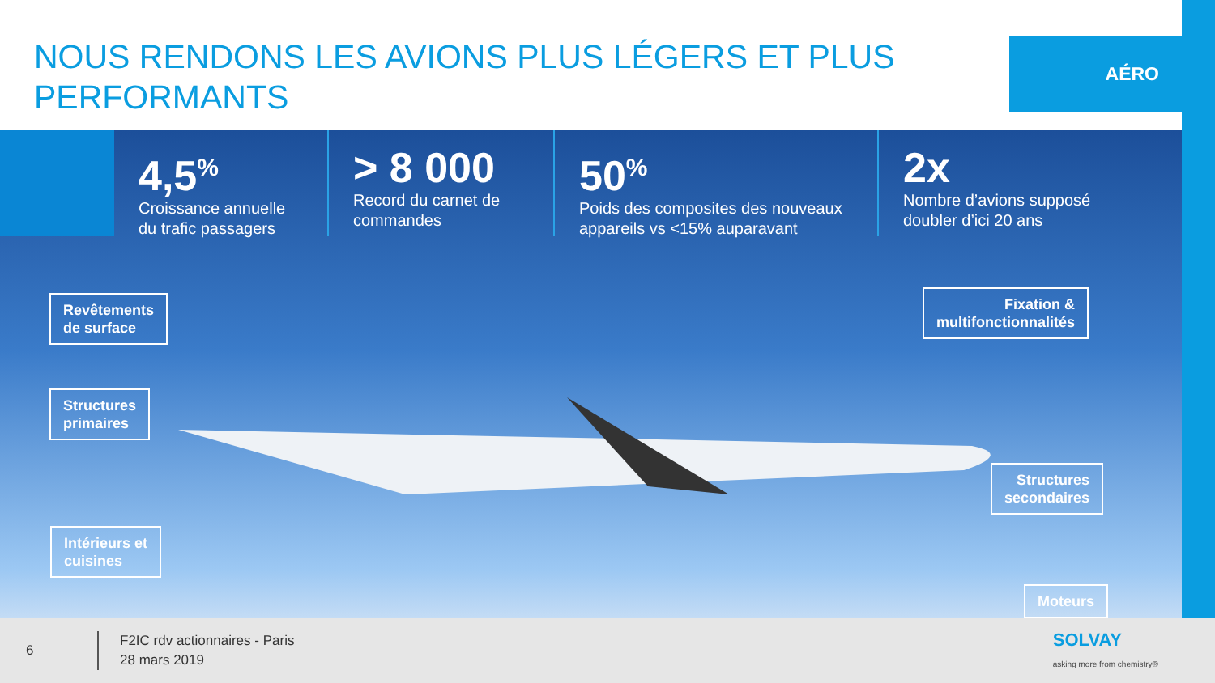NOUS RENDONS LES AVIONS PLUS LÉGERS ET PLUS PERFORMANTS
AÉRO
4,5<sup>%</sup>
Croissance annuelle
du trafic passagers
> 8 000
Record du carnet de
commandes
50<sup>%</sup>
Poids des composites des nouveaux
appareils vs <15% auparavant
2x
Nombre d’avions supposé
doubler d’ici 20 ans
Revêtements
de surface
Structures
primaires
Intérieurs et
cuisines
Fixation &
multifonctionnalités
Structures
secondaires
Moteurs
6 F2IC rdv actionnaires - Paris
28 mars 2019 SOLVAY
asking more from chemistry®